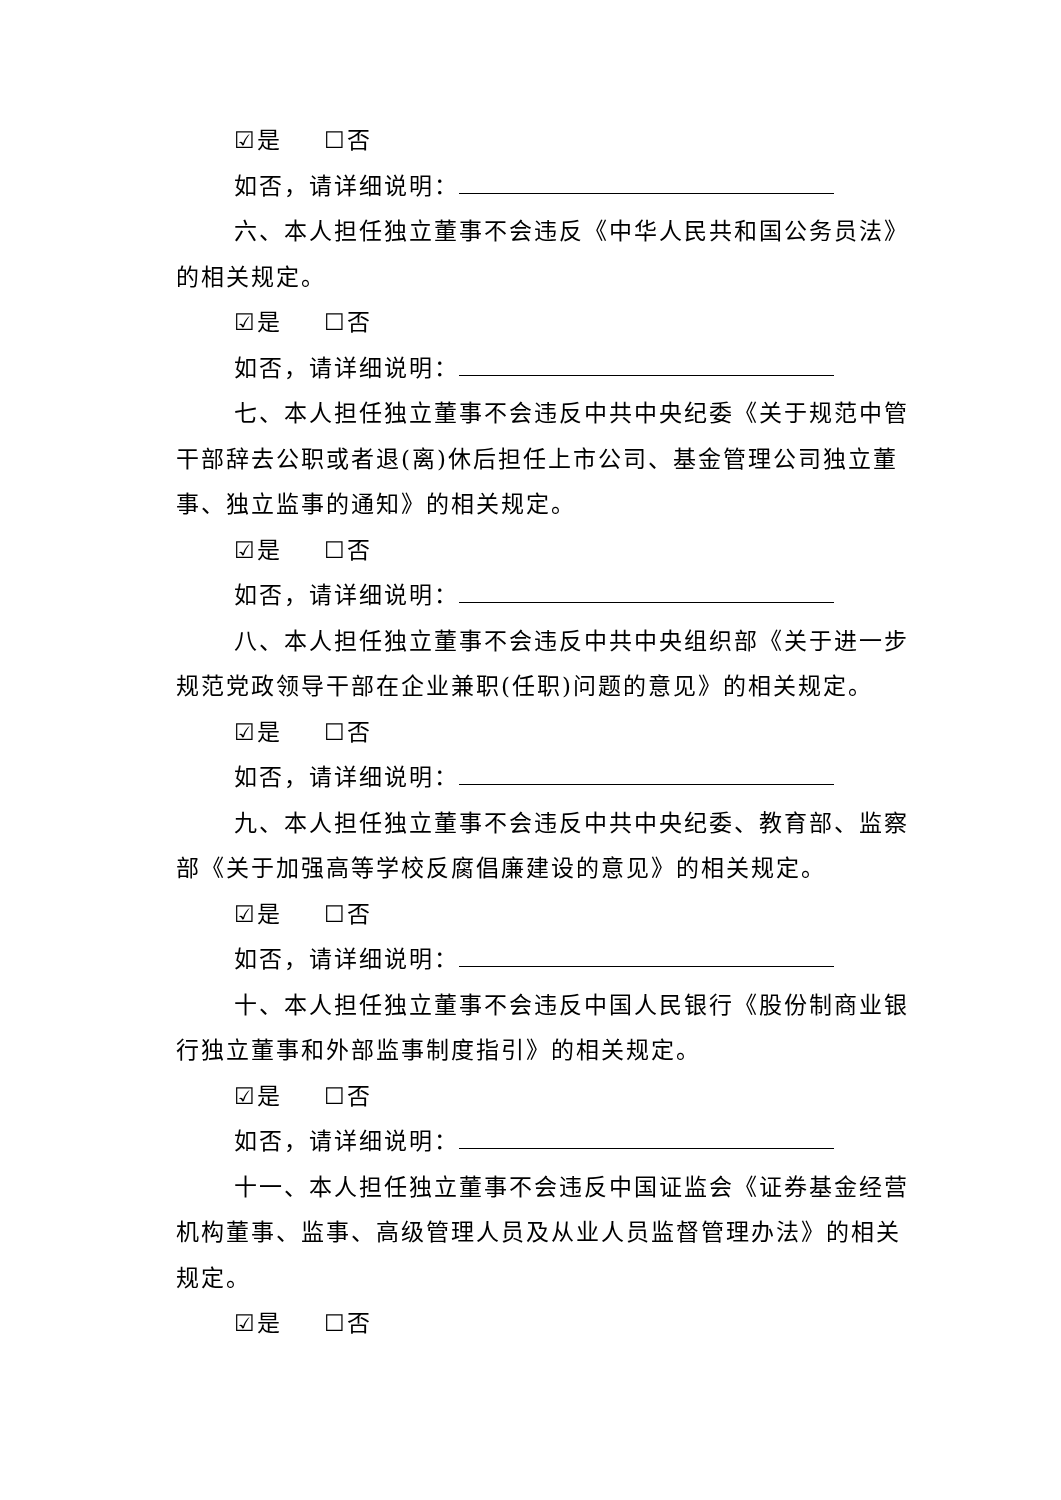☑是 ☐否
如否，请详细说明：
六、本人担任独立董事不会违反《中华人民共和国公务员法》的相关规定。
☑是 ☐否
如否，请详细说明：
七、本人担任独立董事不会违反中共中央纪委《关于规范中管干部辞去公职或者退(离)休后担任上市公司、基金管理公司独立董事、独立监事的通知》的相关规定。
☑是 ☐否
如否，请详细说明：
八、本人担任独立董事不会违反中共中央组织部《关于进一步规范党政领导干部在企业兼职(任职)问题的意见》的相关规定。
☑是 ☐否
如否，请详细说明：
九、本人担任独立董事不会违反中共中央纪委、教育部、监察部《关于加强高等学校反腐倡廉建设的意见》的相关规定。
☑是 ☐否
如否，请详细说明：
十、本人担任独立董事不会违反中国人民银行《股份制商业银行独立董事和外部监事制度指引》的相关规定。
☑是 ☐否
如否，请详细说明：
十一、本人担任独立董事不会违反中国证监会《证券基金经营机构董事、监事、高级管理人员及从业人员监督管理办法》的相关规定。
☑是 ☐否